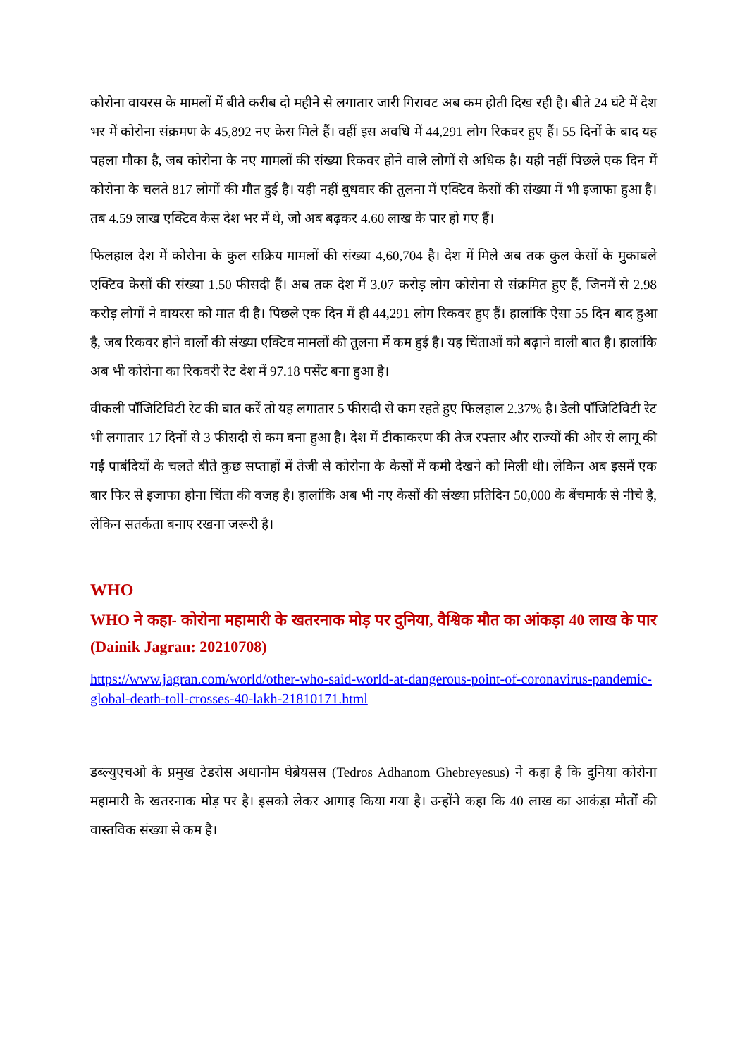कोरोना वायरस के मामलों में बीते करीब दो महीने से लगातार जारी गिरावट अब कम होती दिख रही है। बीते 24 घंटे में देश भर में कोरोना संक्रमण के 45,892 नए केस मिले हैं। वहीं इस अवधि में 44,291 लोग रिकवर हुए हैं। 55 दिनों के बाद यह पहला मौका है, जब कोरोना के नए मामलों की संख्या रिकवर होने वाले लोगों से अधिक है। यही नहीं पिछले एक दिन में कोरोना के चलते 817 लोगों की मौत हुई है। यही नहीं बुधवार की तुलना में एक्टिव केसों की संख्या में भी इजाफा हुआ है। तब 4.59 लाख एक्टिव केस देश भर में थे, जो अब बढ़कर 4.60 लाख के पार हो गए हैं।
फिलहाल देश में कोरोना के कुल सक्रिय मामलों की संख्या 4,60,704 है। देश में मिले अब तक कुल केसों के मुकाबले एक्टिव केसों की संख्या 1.50 फीसदी हैं। अब तक देश में 3.07 करोड़ लोग कोरोना से संक्रमित हुए हैं, जिनमें से 2.98 करोड़ लोगों ने वायरस को मात दी है। पिछले एक दिन में ही 44,291 लोग रिकवर हुए हैं। हालांकि ऐसा 55 दिन बाद हुआ है, जब रिकवर होने वालों की संख्या एक्टिव मामलों की तुलना में कम हुई है। यह चिंताओं को बढ़ाने वाली बात है। हालांकि अब भी कोरोना का रिकवरी रेट देश में 97.18 पर्सेंट बना हुआ है।
वीकली पॉजिटिविटी रेट की बात करें तो यह लगातार 5 फीसदी से कम रहते हुए फिलहाल 2.37% है। डेली पॉजिटिविटी रेट भी लगातार 17 दिनों से 3 फीसदी से कम बना हुआ है। देश में टीकाकरण की तेज रफ्तार और राज्यों की ओर से लागू की गईं पाबंदियों के चलते बीते कुछ सप्ताहों में तेजी से कोरोना के केसों में कमी देखने को मिली थी। लेकिन अब इसमें एक बार फिर से इजाफा होना चिंता की वजह है। हालांकि अब भी नए केसों की संख्या प्रतिदिन 50,000 के बेंचमार्क से नीचे है, लेकिन सतर्कता बनाए रखना जरूरी है।
WHO
WHO ने कहा- कोरोना महामारी के खतरनाक मोड़ पर दुनिया, वैश्विक मौत का आंकड़ा 40 लाख के पार (Dainik Jagran: 20210708)
https://www.jagran.com/world/other-who-said-world-at-dangerous-point-of-coronavirus-pandemic-global-death-toll-crosses-40-lakh-21810171.html
डब्ल्युएचओ के प्रमुख टेडरोस अधानोम घेब्रेयसस (Tedros Adhanom Ghebreyesus) ने कहा है कि दुनिया कोरोना महामारी के खतरनाक मोड़ पर है। इसको लेकर आगाह किया गया है। उन्होंने कहा कि 40 लाख का आकंड़ा मौतों की वास्तविक संख्या से कम है।